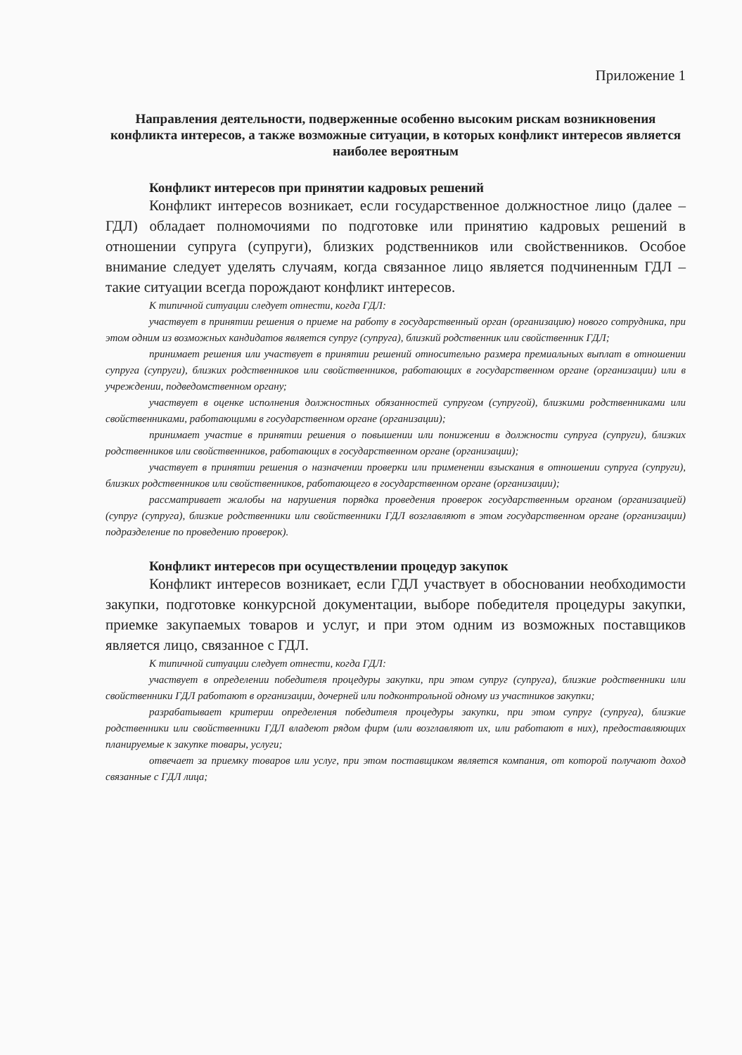Приложение 1
Направления деятельности, подверженные особенно высоким рискам возникновения конфликта интересов, а также возможные ситуации, в которых конфликт интересов является наиболее вероятным
Конфликт интересов при принятии кадровых решений
Конфликт интересов возникает, если государственное должностное лицо (далее – ГДЛ) обладает полномочиями по подготовке или принятию кадровых решений в отношении супруга (супруги), близких родственников или свойственников. Особое внимание следует уделять случаям, когда связанное лицо является подчиненным ГДЛ – такие ситуации всегда порождают конфликт интересов.
К типичной ситуации следует отнести, когда ГДЛ:
участвует в принятии решения о приеме на работу в государственный орган (организацию) нового сотрудника, при этом одним из возможных кандидатов является супруг (супруга), близкий родственник или свойственник ГДЛ;
принимает решения или участвует в принятии решений относительно размера премиальных выплат в отношении супруга (супруги), близких родственников или свойственников, работающих в государственном органе (организации) или в учреждении, подведомственном органу;
участвует в оценке исполнения должностных обязанностей супругом (супругой), близкими родственниками или свойственниками, работающими в государственном органе (организации);
принимает участие в принятии решения о повышении или понижении в должности супруга (супруги), близких родственников или свойственников, работающих в государственном органе (организации);
участвует в принятии решения о назначении проверки или применении взыскания в отношении супруга (супруги), близких родственников или свойственников, работающего в государственном органе (организации);
рассматривает жалобы на нарушения порядка проведения проверок государственным органом (организацией) (супруг (супруга), близкие родственники или свойственники ГДЛ возглавляют в этом государственном органе (организации) подразделение по проведению проверок).
Конфликт интересов при осуществлении процедур закупок
Конфликт интересов возникает, если ГДЛ участвует в обосновании необходимости закупки, подготовке конкурсной документации, выборе победителя процедуры закупки, приемке закупаемых товаров и услуг, и при этом одним из возможных поставщиков является лицо, связанное с ГДЛ.
К типичной ситуации следует отнести, когда ГДЛ:
участвует в определении победителя процедуры закупки, при этом супруг (супруга), близкие родственники или свойственники ГДЛ работают в организации, дочерней или подконтрольной одному из участников закупки;
разрабатывает критерии определения победителя процедуры закупки, при этом супруг (супруга), близкие родственники или свойственники ГДЛ владеют рядом фирм (или возглавляют их, или работают в них), предоставляющих планируемые к закупке товары, услуги;
отвечает за приемку товаров или услуг, при этом поставщиком является компания, от которой получают доход связанные с ГДЛ лица;